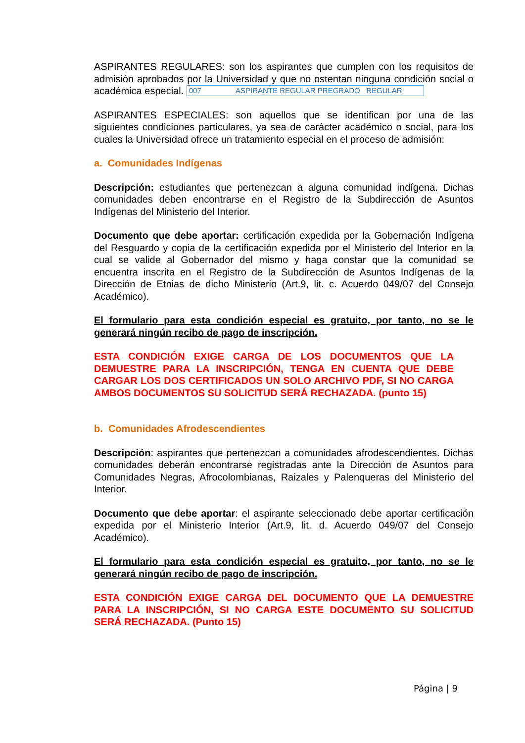ASPIRANTES REGULARES: son los aspirantes que cumplen con los requisitos de admisión aprobados por la Universidad y que no ostentan ninguna condición social o académica especial. 007 ASPIRANTE REGULAR PREGRADO REGULAR
ASPIRANTES ESPECIALES: son aquellos que se identifican por una de las siguientes condiciones particulares, ya sea de carácter académico o social, para los cuales la Universidad ofrece un tratamiento especial en el proceso de admisión:
a. Comunidades Indígenas
Descripción: estudiantes que pertenezcan a alguna comunidad indígena. Dichas comunidades deben encontrarse en el Registro de la Subdirección de Asuntos Indígenas del Ministerio del Interior.
Documento que debe aportar: certificación expedida por la Gobernación Indígena del Resguardo y copia de la certificación expedida por el Ministerio del Interior en la cual se valide al Gobernador del mismo y haga constar que la comunidad se encuentra inscrita en el Registro de la Subdirección de Asuntos Indígenas de la Dirección de Etnias de dicho Ministerio (Art.9, lit. c. Acuerdo 049/07 del Consejo Académico).
El formulario para esta condición especial es gratuito, por tanto, no se le generará ningún recibo de pago de inscripción.
ESTA CONDICIÓN EXIGE CARGA DE LOS DOCUMENTOS QUE LA DEMUESTRE PARA LA INSCRIPCIÓN, TENGA EN CUENTA QUE DEBE CARGAR LOS DOS CERTIFICADOS UN SOLO ARCHIVO PDF, SI NO CARGA AMBOS DOCUMENTOS SU SOLICITUD SERÁ RECHAZADA. (punto 15)
b. Comunidades Afrodescendientes
Descripción: aspirantes que pertenezcan a comunidades afrodescendientes. Dichas comunidades deberán encontrarse registradas ante la Dirección de Asuntos para Comunidades Negras, Afrocolombianas, Raizales y Palenqueras del Ministerio del Interior.
Documento que debe aportar: el aspirante seleccionado debe aportar certificación expedida por el Ministerio Interior (Art.9, lit. d. Acuerdo 049/07 del Consejo Académico).
El formulario para esta condición especial es gratuito, por tanto, no se le generará ningún recibo de pago de inscripción.
ESTA CONDICIÓN EXIGE CARGA DEL DOCUMENTO QUE LA DEMUESTRE PARA LA INSCRIPCIÓN, SI NO CARGA ESTE DOCUMENTO SU SOLICITUD SERÁ RECHAZADA. (Punto 15)
Página | 9